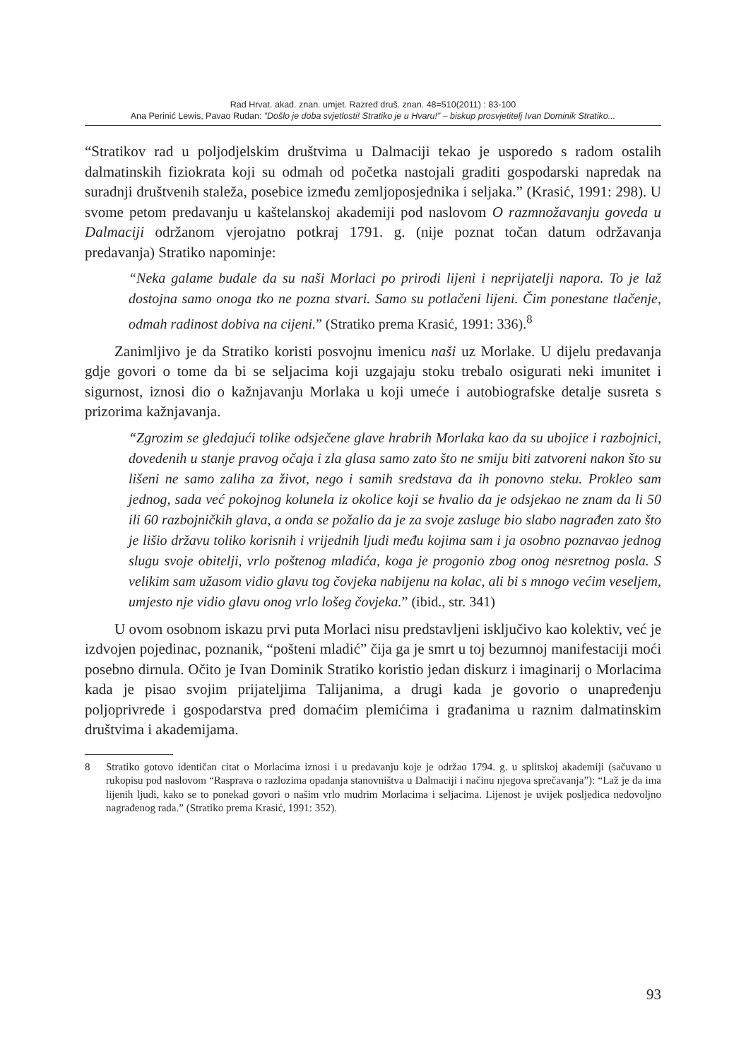Rad Hrvat. akad. znan. umjet. Razred druš. znan. 48=510(2011) : 83-100
Ana Perinić Lewis, Pavao Rudan: ”Došlo je doba svjetlosti! Stratiko je u Hvaru!” – biskup prosvjetitelj Ivan Dominik Stratiko...
“Stratikov rad u poljodjelskim društvima u Dalmaciji tekao je usporedo s radom ostalih dalmatinskih fiziokrata koji su odmah od početka nastojali graditi gospodarski napredak na suradnji društvenih staleža, posebice između zemljoposjednika i seljaka.” (Krasić, 1991: 298). U svome petom predavanju u kaštelanskoj akademiji pod naslovom O razmnožavanju goveda u Dalmaciji održanom vjerojatno potkraj 1791. g. (nije poznat točan datum održavanja predavanja) Stratiko napominje:
“Neka galame budale da su naši Morlaci po prirodi lijeni i neprijatelji napora. To je laž dostojna samo onoga tko ne pozna stvari. Samo su potlačeni lijeni. Čim ponestane tlačenje, odmah radinost dobiva na cijeni.” (Stratiko prema Krasić, 1991: 336).<sup>8</sup>
Zanimljivo je da Stratiko koristi posvojnu imenicu naši uz Morlake. U dijelu predavanja gdje govori o tome da bi se seljacima koji uzgajaju stoku trebalo osigurati neki imunitet i sigurnost, iznosi dio o kažnjavanju Morlaka u koji umeće i autobiografske detalje susreta s prizorima kažnjavanja.
“Zgrozim se gledajući tolike odsječene glave hrabrih Morlaka kao da su ubojice i razbojnici, dovedenih u stanje pravog očaja i zla glasa samo zato što ne smiju biti zatvoreni nakon što su lišeni ne samo zaliha za život, nego i samih sredstava da ih ponovno steku. Prokleo sam jednog, sada već pokojnog kolunela iz okolice koji se hvalio da je odsjekao ne znam da li 50 ili 60 razbojničkih glava, a onda se požalio da je za svoje zasluge bio slabo nagrađen zato što je lišio državu toliko korisnih i vrijednih ljudi među kojima sam i ja osobno poznavao jednog slugu svoje obitelji, vrlo poštenog mladića, koga je progonio zbog onog nesretnog posla. S velikim sam užasom vidio glavu tog čovjeka nabijenu na kolac, ali bi s mnogo većim veseljem, umjesto nje vidio glavu onog vrlo lošeg čovjeka.” (ibid., str. 341)
U ovom osobnom iskazu prvi puta Morlaci nisu predstavljeni isključivo kao kolektiv, već je izdvojen pojedinac, poznanik, “pošteni mladić” čija ga je smrt u toj bezumnoj manifestaciji moći posebno dirnula. Očito je Ivan Dominik Stratiko koristio jedan diskurz i imaginarij o Morlacima kada je pisao svojim prijateljima Talijanima, a drugi kada je govorio o unapređenju poljoprivrede i gospodarstva pred domaćim plemićima i građanima u raznim dalmatinskim društvima i akademijama.
8 Stratiko gotovo identičan citat o Morlacima iznosi i u predavanju koje je održao 1794. g. u splitskoj akademiji (sačuvano u rukopisu pod naslovom “Rasprava o razlozima opadanja stanovništva u Dalmaciji i načinu njegova sprečavanja”): “Laž je da ima lijenih ljudi, kako se to ponekad govori o našim vrlo mudrim Morlacima i seljacima. Lijenost je uvijek posljedica nedovoljno nagrađenog rada.” (Stratiko prema Krasić, 1991: 352).
93